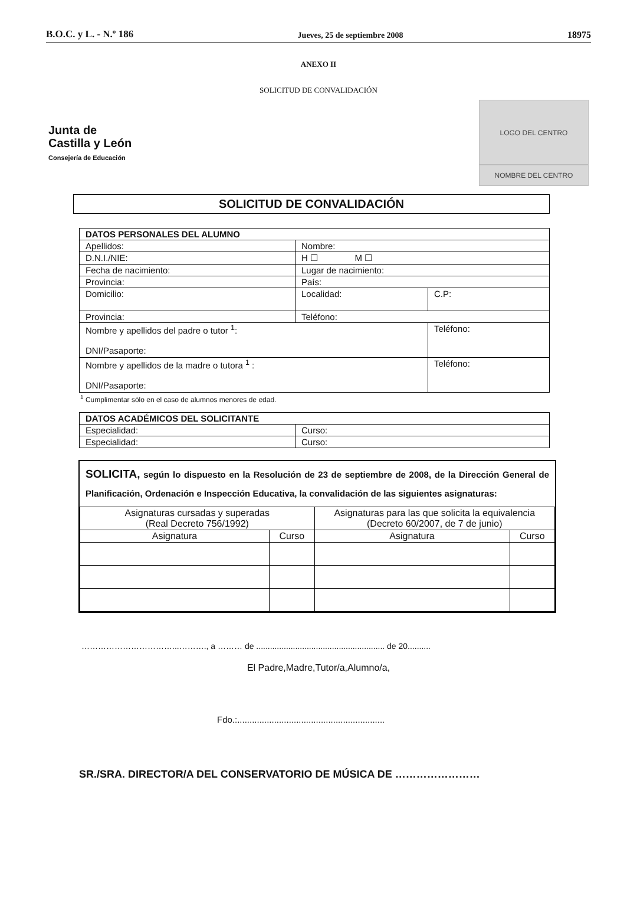B.O.C. y L. - N.º 186 Jueves, 25 de septiembre 2008 18975
ANEXO II
SOLICITUD DE CONVALIDACIÓN
Junta de
Castilla y León
Consejería de Educación
LOGO DEL CENTRO
NOMBRE DEL CENTRO
SOLICITUD DE CONVALIDACIÓN
| DATOS PERSONALES DEL ALUMNO | | |
| --- | --- | --- |
| Apellidos: | Nombre: | |
| D.N.I./NIE: | H ☐ M ☐ | |
| Fecha de nacimiento: | Lugar de nacimiento: | |
| Provincia: | País: | |
| Domicilio: | Localidad: | C.P: |
| Provincia: | Teléfono: | |
| Nombre y apellidos del padre o tutor <sup>1</sup>: DNI/Pasaporte: | | Teléfono: |
| Nombre y apellidos de la madre o tutora <sup>1</sup> : DNI/Pasaporte: | | Teléfono: |
<sup>1</sup> Cumplimentar sólo en el caso de alumnos menores de edad.
| DATOS ACADÉMICOS DEL SOLICITANTE | |
| --- | --- |
| Especialidad: | Curso: |
| Especialidad: | Curso: |
SOLICITA, según lo dispuesto en la Resolución de 23 de septiembre de 2008, de la Dirección General de Planificación, Ordenación e Inspección Educativa, la convalidación de las siguientes asignaturas:
| Asignaturas cursadas y superadas (Real Decreto 756/1992) | | Asignaturas para las que solicita la equivalencia (Decreto 60/2007, de 7 de junio) | |
| Asignatura | Curso | Asignatura | Curso |
……………………………...………., a ……… de ........................................................ de 20..........
El Padre,Madre,Tutor/a,Alumno/a,
Fdo.:............................................................
SR./SRA. DIRECTOR/A DEL CONSERVATORIO DE MÚSICA DE ……………………